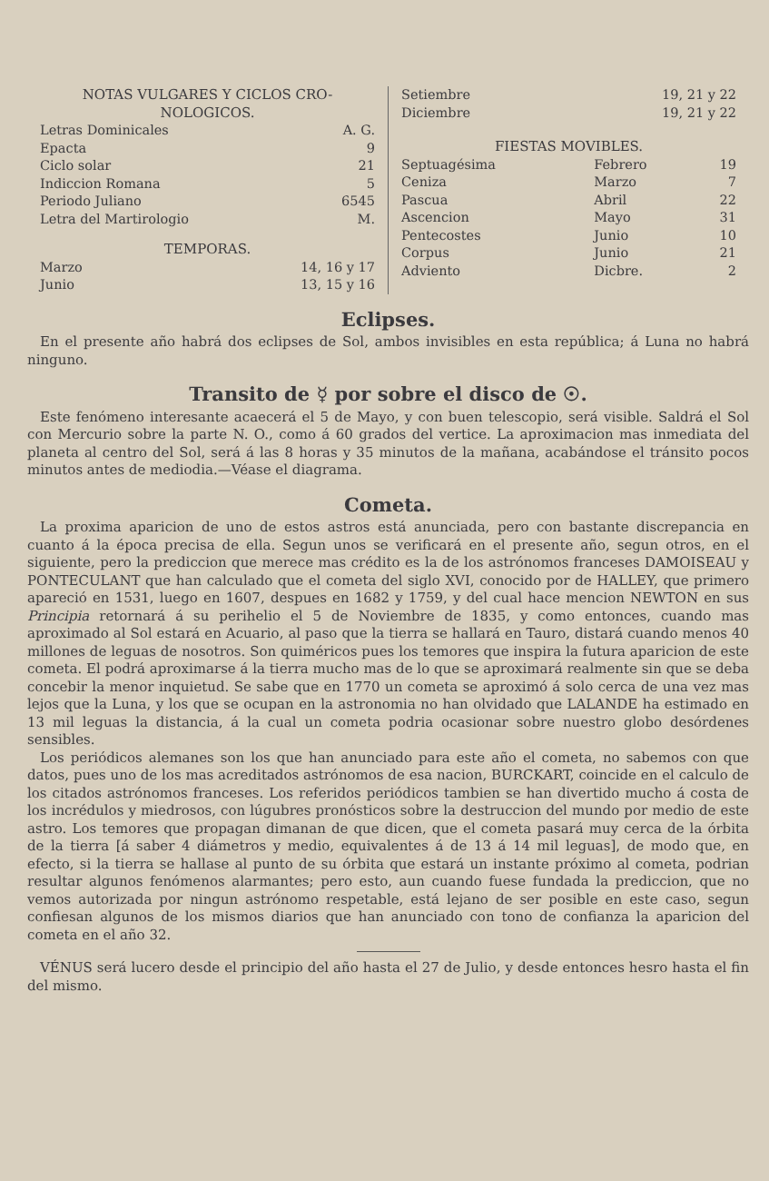NOTAS VULGARES Y CICLOS CRO- NOLOGICOS.
| Letras Dominicales | A. G. |
| Epacta | 9 |
| Ciclo solar | 21 |
| Indiccion Romana | 5 |
| Periodo Juliano | 6545 |
| Letra del Martirologio | M. |
TEMPORAS.
| Marzo | 14, 16 y 17 |
| Junio | 13, 15 y 16 |
| Setiembre | 19, 21 y 22 |
| Diciembre | 19, 21 y 22 |
FIESTAS MOVIBLES.
| Septuagésima | Febrero | 19 |
| Ceniza | Marzo | 7 |
| Pascua | Abril | 22 |
| Ascencion | Mayo | 31 |
| Pentecostes | Junio | 10 |
| Corpus | Junio | 21 |
| Adviento | Dicbre. | 2 |
Eclipses.
En el presente año habrá dos eclipses de Sol, ambos invisibles en esta república; á Luna no habrá ninguno.
Transito de ☿ por sobre el disco de ☉.
Este fenómeno interesante acaecerá el 5 de Mayo, y con buen telescopio, será visible. Saldrá el Sol con Mercurio sobre la parte N. O., como á 60 grados del vertice. La aproximacion mas inmediata del planeta al centro del Sol, será á las 8 horas y 35 minutos de la mañana, acabándose el tránsito pocos minutos antes de mediodia.—Véase el diagrama.
Cometa.
La proxima aparicion de uno de estos astros está anunciada, pero con bastante discrepancia en cuanto á la época precisa de ella. Segun unos se verificará en el presente año, segun otros, en el siguiente, pero la prediccion que merece mas crédito es la de los astrónomos franceses DAMOISEAU y PONTECULANT que han calculado que el cometa del siglo XVI, conocido por de HALLEY, que primero apareció en 1531, luego en 1607, despues en 1682 y 1759, y del cual hace mencion NEWTON en sus Principia retornará á su perihelio el 5 de Noviembre de 1835, y como entonces, cuando mas aproximado al Sol estará en Acuario, al paso que la tierra se hallará en Tauro, distará cuando menos 40 millones de leguas de nosotros. Son quiméricos pues los temores que inspira la futura aparicion de este cometa. El podrá aproximarse á la tierra mucho mas de lo que se aproximará realmente sin que se deba concebir la menor inquietud. Se sabe que en 1770 un cometa se aproximó á solo cerca de una vez mas lejos que la Luna, y los que se ocupan en la astronomia no han olvidado que LALANDE ha estimado en 13 mil leguas la distancia, á la cual un cometa podria ocasionar sobre nuestro globo desórdenes sensibles.
Los periódicos alemanes son los que han anunciado para este año el cometa, no sabemos con que datos, pues uno de los mas acreditados astrónomos de esa nacion, BURCKART, coincide en el calculo de los citados astrónomos franceses. Los referidos periódicos tambien se han divertido mucho á costa de los incrédulos y miedrosos, con lúgubres pronósticos sobre la destruccion del mundo por medio de este astro. Los temores que propagan dimanan de que dicen, que el cometa pasará muy cerca de la órbita de la tierra [á saber 4 diámetros y medio, equivalentes á de 13 á 14 mil leguas], de modo que, en efecto, si la tierra se hallase al punto de su órbita que estará un instante próximo al cometa, podrian resultar algunos fenómenos alarmantes; pero esto, aun cuando fuese fundada la prediccion, que no vemos autorizada por ningun astrónomo respetable, está lejano de ser posible en este caso, segun confiesan algunos de los mismos diarios que han anunciado con tono de confianza la aparicion del cometa en el año 32.
VÉNUS será lucero desde el principio del año hasta el 27 de Julio, y desde entonces hesro hasta el fin del mismo.